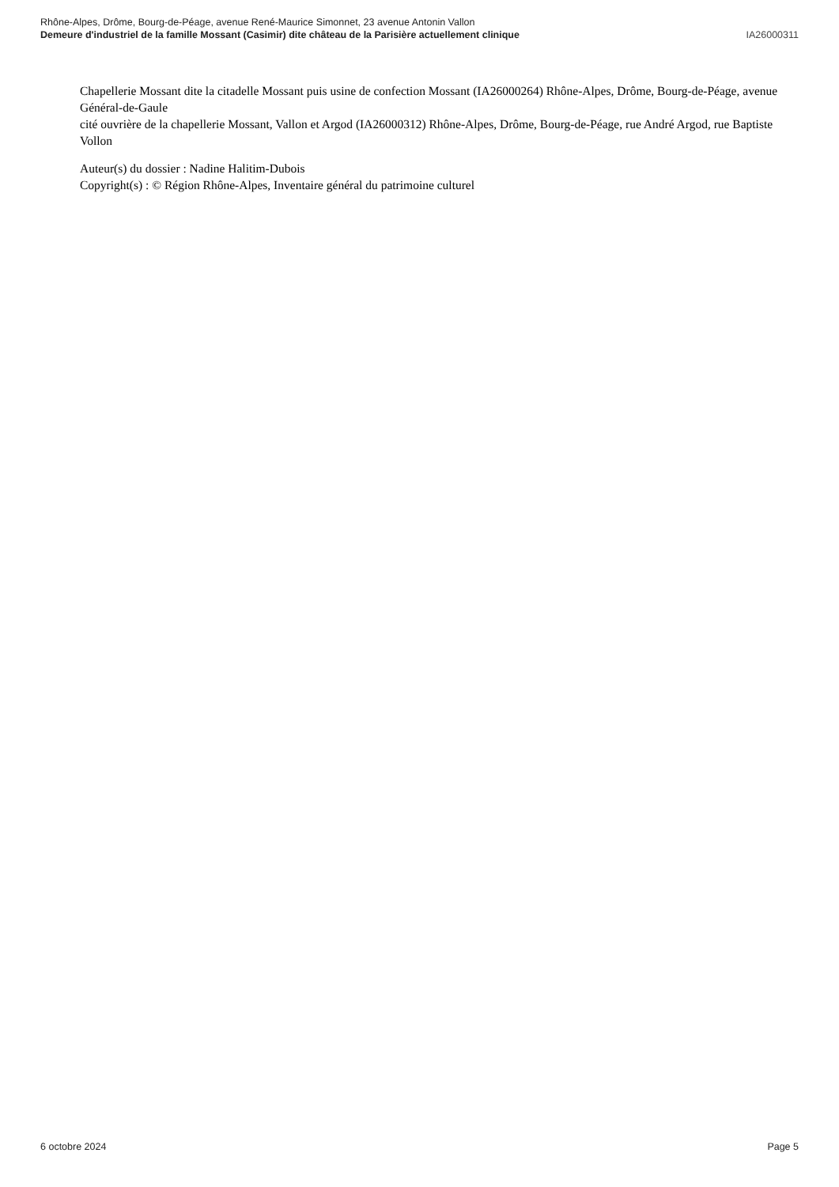Rhône-Alpes, Drôme, Bourg-de-Péage, avenue René-Maurice Simonnet, 23 avenue Antonin Vallon
Demeure d'industriel de la famille Mossant (Casimir) dite château de la Parisière actuellement clinique
IA26000311
Chapellerie Mossant dite la citadelle Mossant puis usine de confection Mossant (IA26000264) Rhône-Alpes, Drôme, Bourg-de-Péage, avenue Général-de-Gaule
cité ouvrière de la chapellerie Mossant, Vallon et Argod (IA26000312) Rhône-Alpes, Drôme, Bourg-de-Péage, rue André Argod, rue Baptiste Vollon
Auteur(s) du dossier : Nadine Halitim-Dubois
Copyright(s) : © Région Rhône-Alpes, Inventaire général du patrimoine culturel
6 octobre 2024 Page 5